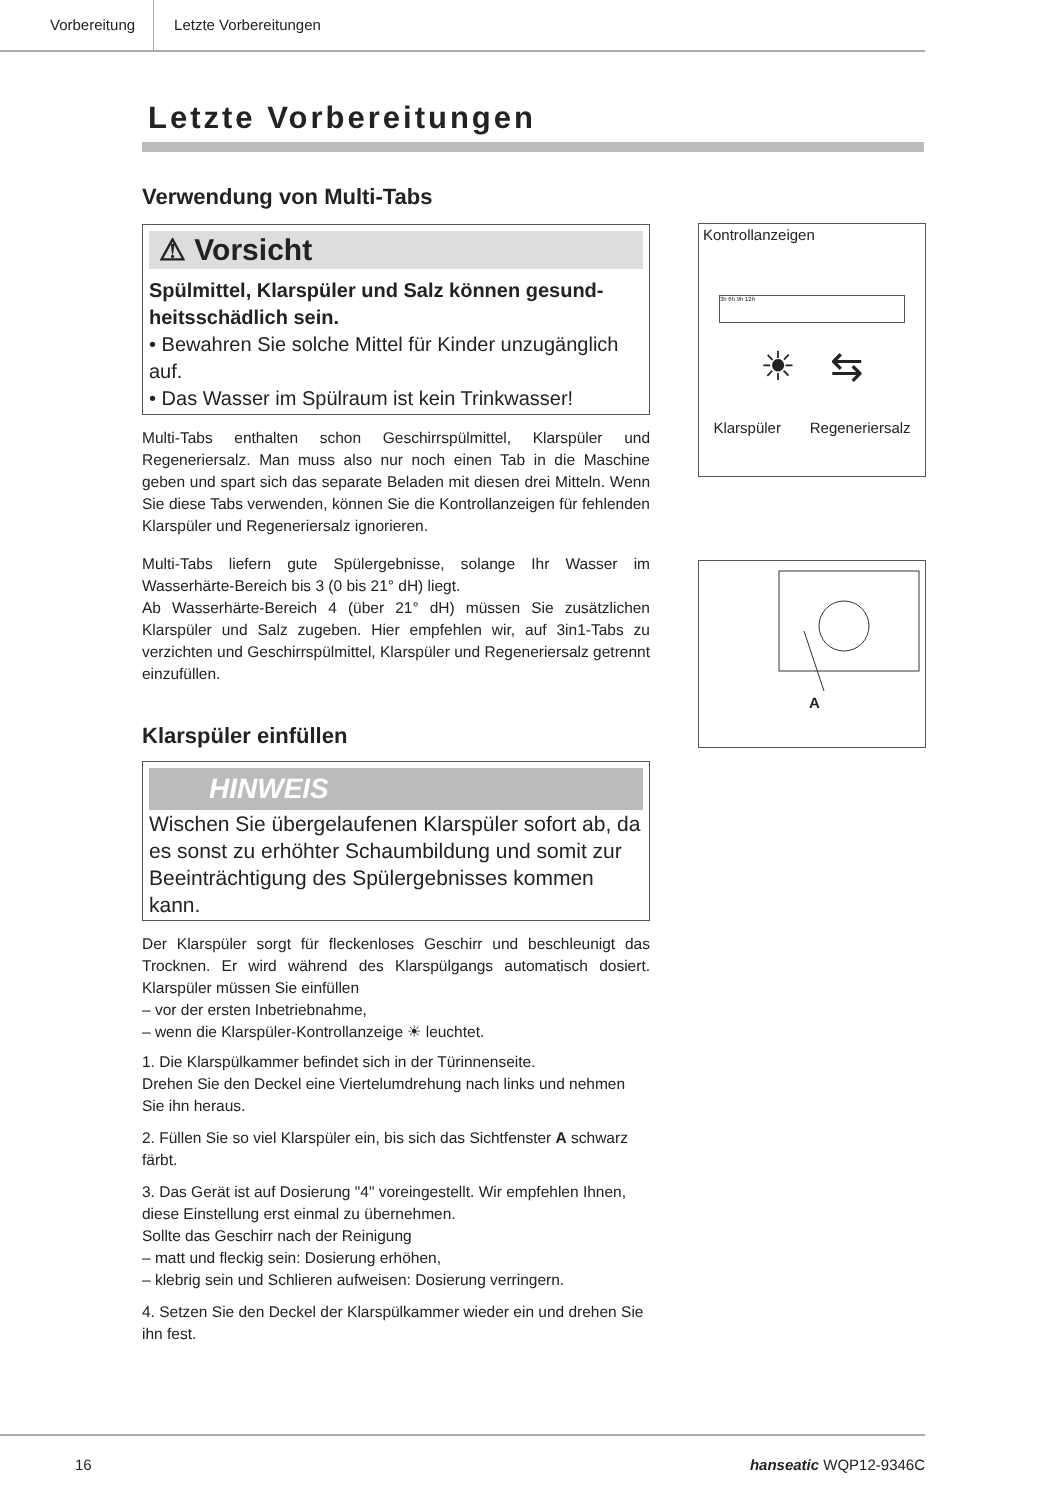Vorbereitung Letzte Vorbereitungen
Letzte Vorbereitungen
Verwendung von Multi-Tabs
⚠ Vorsicht
Spülmittel, Klarspüler und Salz können gesund­heitsschädlich sein.
• Bewahren Sie solche Mittel für Kinder unzugänglich auf.
• Das Wasser im Spülraum ist kein Trinkwasser!
Multi-Tabs enthalten schon Geschirrspülmittel, Klarspüler und Regeneriersalz. Man muss also nur noch einen Tab in die Ma­schine geben und spart sich das separate Beladen mit diesen drei Mitteln. Wenn Sie diese Tabs verwenden, können Sie die Kontroll­anzeigen für fehlenden Klarspüler und Regeneriersalz ignorieren.
Multi-Tabs liefern gute Spülergebnisse, solange Ihr Wasser im Wasserhärte-Bereich bis 3 (0 bis 21° dH) liegt.
Ab Wasserhärte-Bereich 4 (über 21° dH) müssen Sie zusätzlichen Klarspüler und Salz zugeben. Hier empfehlen wir, auf 3in1-Tabs zu verzichten und Geschirrspülmittel, Klarspüler und Regeneriersalz getrennt einzufüllen.
Klarspüler einfüllen
HINWEIS
Wischen Sie übergelaufenen Klarspüler sofort ab, da es sonst zu erhöhter Schaumbildung und somit zur Beein­trächtigung des Spülergebnisses kommen kann.
Der Klarspüler sorgt für fleckenloses Geschirr und beschleunigt das Trocknen. Er wird während des Klarspülgangs automatisch dosiert. Klarspüler müssen Sie einfüllen
– vor der ersten Inbetriebnahme,
– wenn die Klarspüler-Kontrollanzeige ☀ leuchtet.
1. Die Klarspülkammer befindet sich in der Türinnenseite.
Drehen Sie den Deckel eine Viertelumdrehung nach links und nehmen Sie ihn heraus.
2. Füllen Sie so viel Klarspüler ein, bis sich das Sichtfenster A schwarz färbt.
3. Das Gerät ist auf Dosierung "4" voreingestellt. Wir empfehlen Ihnen, diese Einstellung erst einmal zu übernehmen.
Sollte das Geschirr nach der Reinigung
– matt und fleckig sein: Dosierung erhöhen,
– klebrig sein und Schlieren aufweisen: Dosierung verringern.
4. Setzen Sie den Deckel der Klarspülkammer wieder ein und drehen Sie ihn fest.
Kontrollanzeigen
3h 6h 9h 12h
☀ ⇆
Klarspüler Regeneriersalz
A
16 hanseatic WQP12-9346C